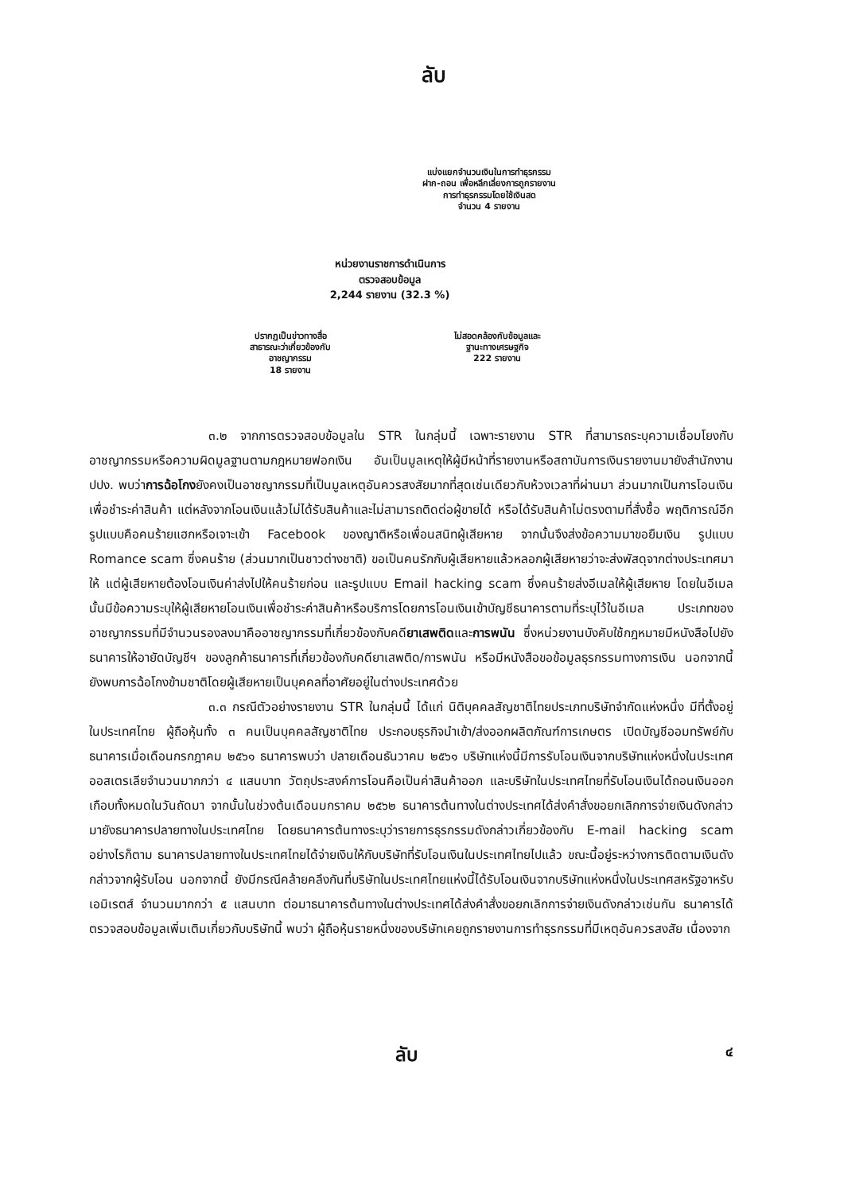ลับ
แบ่งแยกจำนวนเงินในการทำธุรกรรม
ฝาก-ถอน เพื่อหลีกเลี่ยงการถูกรายงาน
การทำธุรกรรมโดยใช้เงินสด
จำนวน 4 รายงาน
หน่วยงานราชการดำเนินการ
ตรวจสอบข้อมูล
2,244 รายงาน (32.3 %)
ปรากฏเป็นข่าวทางสื่อ
สาธารณะว่าเกี่ยวข้องกับ
อาชญากรรม
18 รายงาน
ไม่สอดคล้องกับข้อมูลและ
ฐานะทางเศรษฐกิจ
222 รายงาน
๓.๒ จากการตรวจสอบข้อมูลใน STR ในกลุ่มนี้ เฉพาะรายงาน STR ที่สามารถระบุความเชื่อมโยงกับอาชญากรรมหรือความผิดมูลฐานตามกฎหมายฟอกเงิน อันเป็นมูลเหตุให้ผู้มีหน้าที่รายงานหรือสถาบันการเงินรายงานมายังสำนักงาน ปปง. พบว่าการฉ้อโกงยังคงเป็นอาชญากรรมที่เป็นมูลเหตุอันควรสงสัยมากที่สุดเช่นเดียวกับห้วงเวลาที่ผ่านมา ส่วนมากเป็นการโอนเงินเพื่อชำระค่าสินค้า แต่หลังจากโอนเงินแล้วไม่ได้รับสินค้าและไม่สามารถติดต่อผู้ขายได้ หรือได้รับสินค้าไม่ตรงตามที่สั่งซื้อ พฤติการณ์อีกรูปแบบคือคนร้ายแฮกหรือเจาะเข้า Facebook ของญาติหรือเพื่อนสนิทผู้เสียหาย จากนั้นจึงส่งข้อความมาขอยืมเงิน รูปแบบ Romance scam ซึ่งคนร้าย (ส่วนมากเป็นชาวต่างชาติ) ขอเป็นคนรักกับผู้เสียหายแล้วหลอกผู้เสียหายว่าจะส่งพัสดุจากต่างประเทศมาให้ แต่ผู้เสียหายต้องโอนเงินค่าส่งไปให้คนร้ายก่อน และรูปแบบ Email hacking scam ซึ่งคนร้ายส่งอีเมลให้ผู้เสียหาย โดยในอีเมลนั้นมีข้อความระบุให้ผู้เสียหายโอนเงินเพื่อชำระค่าสินค้าหรือบริการโดยการโอนเงินเข้าบัญชีธนาคารตามที่ระบุไว้ในอีเมล ประเภทของอาชญากรรมที่มีจำนวนรองลงมาคืออาชญากรรมที่เกี่ยวข้องกับคดียาเสพติดและการพนัน ซึ่งหน่วยงานบังคับใช้กฎหมายมีหนังสือไปยังธนาคารให้อายัดบัญชีฯ ของลูกค้าธนาคารที่เกี่ยวข้องกับคดียาเสพติด/การพนัน หรือมีหนังสือขอข้อมูลธุรกรรมทางการเงิน นอกจากนี้ ยังพบการฉ้อโกงข้ามชาติโดยผู้เสียหายเป็นบุคคลที่อาศัยอยู่ในต่างประเทศด้วย
๓.๓ กรณีตัวอย่างรายงาน STR ในกลุ่มนี้ ได้แก่ นิติบุคคลสัญชาติไทยประเภทบริษัทจำกัดแห่งหนึ่ง มีที่ตั้งอยู่ในประเทศไทย ผู้ถือหุ้นทั้ง ๓ คนเป็นบุคคลสัญชาติไทย ประกอบธุรกิจนำเข้า/ส่งออกผลิตภัณฑ์การเกษตร เปิดบัญชีออมทรัพย์กับธนาคารเมื่อเดือนกรกฎาคม ๒๕๖๑ ธนาคารพบว่า ปลายเดือนธันวาคม ๒๕๖๑ บริษัทแห่งนี้มีการรับโอนเงินจากบริษัทแห่งหนึ่งในประเทศออสเตรเลียจำนวนมากกว่า ๔ แสนบาท วัตถุประสงค์การโอนคือเป็นค่าสินค้าออก และบริษัทในประเทศไทยที่รับโอนเงินได้ถอนเงินออกเกือบทั้งหมดในวันถัดมา จากนั้นในช่วงต้นเดือนมกราคม ๒๕๖๒ ธนาคารต้นทางในต่างประเทศได้ส่งคำสั่งขอยกเลิกการจ่ายเงินดังกล่าวมายังธนาคารปลายทางในประเทศไทย โดยธนาคารต้นทางระบุว่ารายการธุรกรรมดังกล่าวเกี่ยวข้องกับ E-mail hacking scam อย่างไรก็ตาม ธนาคารปลายทางในประเทศไทยได้จ่ายเงินให้กับบริษัทที่รับโอนเงินในประเทศไทยไปแล้ว ขณะนี้อยู่ระหว่างการติดตามเงินดังกล่าวจากผู้รับโอน นอกจากนี้ ยังมีกรณีคล้ายคลึงกันที่บริษัทในประเทศไทยแห่งนี้ได้รับโอนเงินจากบริษัทแห่งหนึ่งในประเทศสหรัฐอาหรับเอมิเรตส์ จำนวนมากกว่า ๕ แสนบาท ต่อมาธนาคารต้นทางในต่างประเทศได้ส่งคำสั่งขอยกเลิกการจ่ายเงินดังกล่าวเช่นกัน ธนาคารได้ตรวจสอบข้อมูลเพิ่มเติมเกี่ยวกับบริษัทนี้ พบว่า ผู้ถือหุ้นรายหนึ่งของบริษัทเคยถูกรายงานการทำธุรกรรมที่มีเหตุอันควรสงสัย เนื่องจาก
ลับ ๔